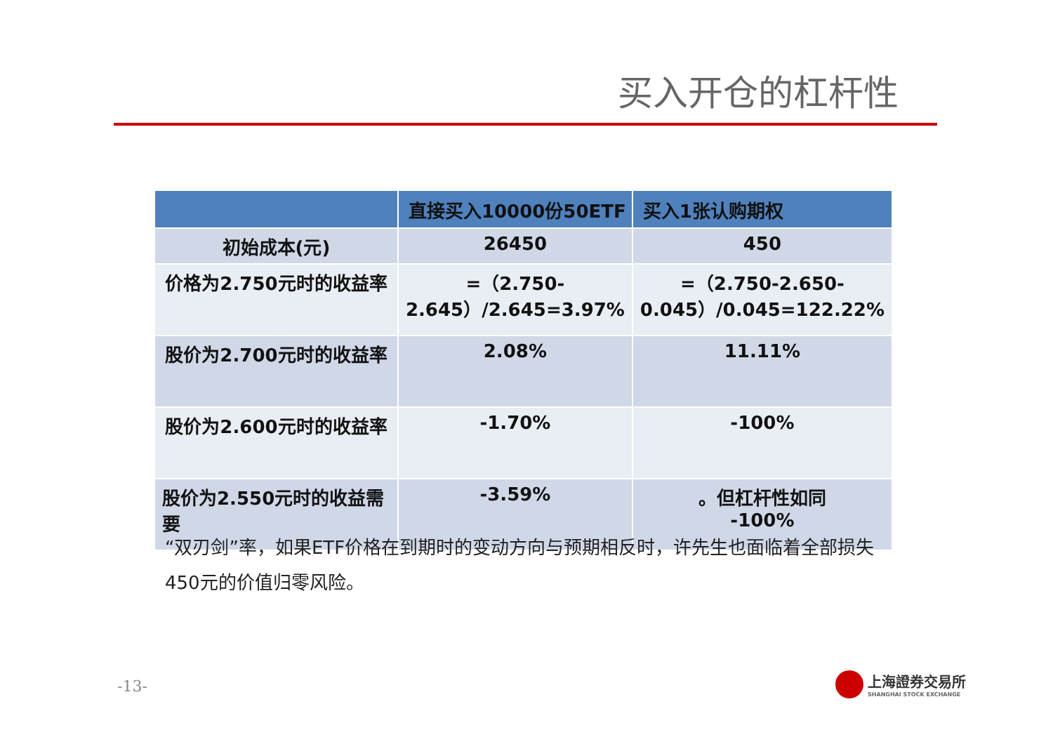买入开仓的杠杆性
| | 直接买入10000份50ETF | 买入1张认购期权 |
| --- | --- | --- |
| 初始成本(元) | 26450 | 450 |
| 价格为2.750元时的收益率 | =（2.750-2.645）/2.645=3.97% | =（2.750-2.650-0.045）/0.045=122.22% |
| 股价为2.700元时的收益率 | 2.08% | 11.11% |
| 股价为2.600元时的收益率 | -1.70% | -100% |
| 股价为2.550元时的收益需要 | -3.59% | 。但杠杆性如同 -100% |
“双刃剑”率，如果ETF价格在到期时的变动方向与预期相反时，许先生也面临着全部损失450元的价值归零风险。
-13-
上海證券交易所
SHANGHAI STOCK EXCHANGE